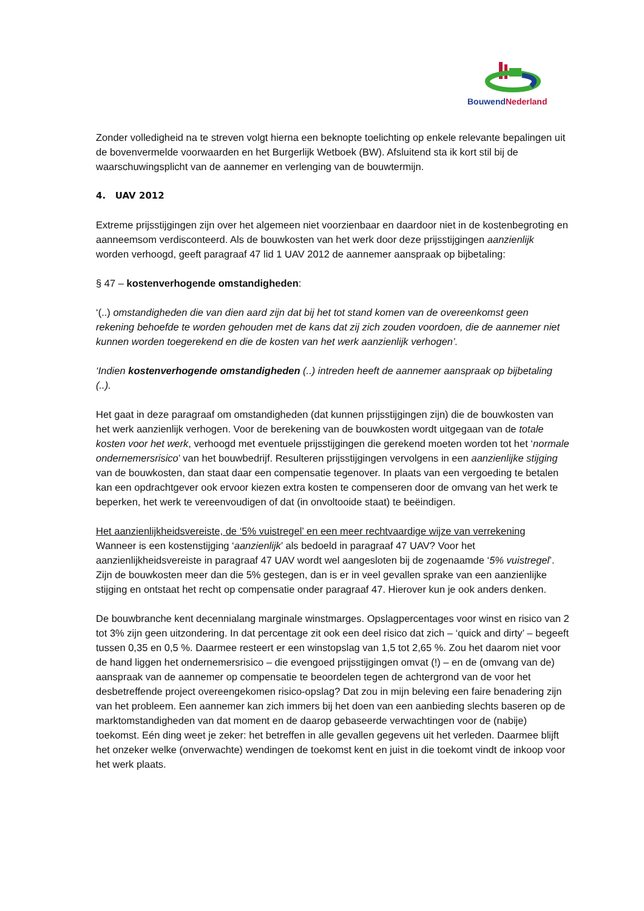BouwendNederland
Zonder volledigheid na te streven volgt hierna een beknopte toelichting op enkele relevante bepalingen uit de bovenvermelde voorwaarden en het Burgerlijk Wetboek (BW). Afsluitend sta ik kort stil bij de waarschuwingsplicht van de aannemer en verlenging van de bouwtermijn.
4. UAV 2012
Extreme prijsstijgingen zijn over het algemeen niet voorzienbaar en daardoor niet in de kostenbegroting en aanneemsom verdisconteerd. Als de bouwkosten van het werk door deze prijsstijgingen aanzienlijk worden verhoogd, geeft paragraaf 47 lid 1 UAV 2012 de aannemer aanspraak op bijbetaling:
§ 47 – kostenverhogende omstandigheden:
‘(..) omstandigheden die van dien aard zijn dat bij het tot stand komen van de overeenkomst geen rekening behoefde te worden gehouden met de kans dat zij zich zouden voordoen, die de aannemer niet kunnen worden toegerekend en die de kosten van het werk aanzienlijk verhogen’.
‘Indien kostenverhogende omstandigheden (..) intreden heeft de aannemer aanspraak op bijbetaling (..).
Het gaat in deze paragraaf om omstandigheden (dat kunnen prijsstijgingen zijn) die de bouwkosten van het werk aanzienlijk verhogen. Voor de berekening van de bouwkosten wordt uitgegaan van de totale kosten voor het werk, verhoogd met eventuele prijsstijgingen die gerekend moeten worden tot het ‘normale ondernemersrisico’ van het bouwbedrijf. Resulteren prijsstijgingen vervolgens in een aanzienlijke stijging van de bouwkosten, dan staat daar een compensatie tegenover. In plaats van een vergoeding te betalen kan een opdrachtgever ook ervoor kiezen extra kosten te compenseren door de omvang van het werk te beperken, het werk te vereenvoudigen of dat (in onvoltooide staat) te beëindigen.
Het aanzienlijkheidsvereiste, de ‘5% vuistregel’ en een meer rechtvaardige wijze van verrekening
Wanneer is een kostenstijging ‘aanzienlijk’ als bedoeld in paragraaf 47 UAV? Voor het aanzienlijkheidsvereiste in paragraaf 47 UAV wordt wel aangesloten bij de zogenaamde ‘5% vuistregel’. Zijn de bouwkosten meer dan die 5% gestegen, dan is er in veel gevallen sprake van een aanzienlijke stijging en ontstaat het recht op compensatie onder paragraaf 47. Hierover kun je ook anders denken.
De bouwbranche kent decennialang marginale winstmarges. Opslagpercentages voor winst en risico van 2 tot 3% zijn geen uitzondering. In dat percentage zit ook een deel risico dat zich – ‘quick and dirty’ – begeeft tussen 0,35 en 0,5 %. Daarmee resteert er een winstopslag van 1,5 tot 2,65 %. Zou het daarom niet voor de hand liggen het ondernemersrisico – die evengoed prijsstijgingen omvat (!) – en de (omvang van de) aanspraak van de aannemer op compensatie te beoordelen tegen de achtergrond van de voor het desbetreffende project overeengekomen risico-opslag? Dat zou in mijn beleving een faire benadering zijn van het probleem. Een aannemer kan zich immers bij het doen van een aanbieding slechts baseren op de marktomstandigheden van dat moment en de daarop gebaseerde verwachtingen voor de (nabije) toekomst. Eén ding weet je zeker: het betreffen in alle gevallen gegevens uit het verleden. Daarmee blijft het onzeker welke (onverwachte) wendingen de toekomst kent en juist in die toekomt vindt de inkoop voor het werk plaats.